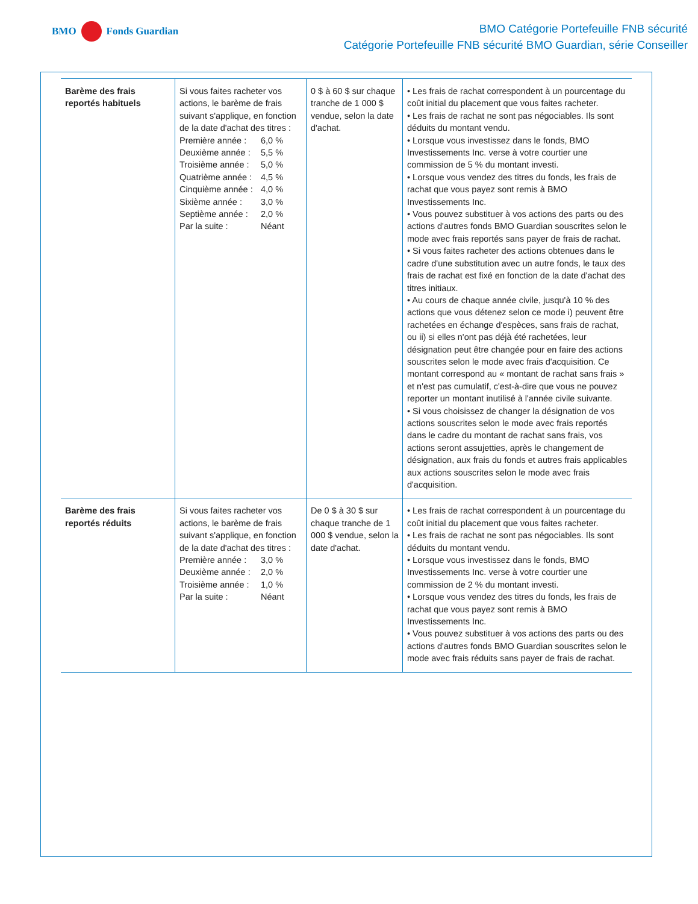BMO
Fonds Guardian
BMO Catégorie Portefeuille FNB sécurité
Catégorie Portefeuille FNB sécurité BMO Guardian, série Conseiller
| Barème des frais reportés habituels | Si vous faites racheter vos actions, le barème de frais suivant s'applique, en fonction de la date d'achat des titres : Première année : 6,0 % Deuxième année : 5,5 % Troisième année : 5,0 % Quatrième année : 4,5 % Cinquième année : 4,0 % Sixième année : 3,0 % Septième année : 2,0 % Par la suite : Néant | 0 $ à 60 $ sur chaque tranche de 1 000 $ vendue, selon la date d'achat. | • Les frais de rachat correspondent à un pourcentage du coût initial du placement que vous faites racheter. • Les frais de rachat ne sont pas négociables. Ils sont déduits du montant vendu. • Lorsque vous investissez dans le fonds, BMO Investissements Inc. verse à votre courtier une commission de 5 % du montant investi. • Lorsque vous vendez des titres du fonds, les frais de rachat que vous payez sont remis à BMO Investissements Inc. • Vous pouvez substituer à vos actions des parts ou des actions d'autres fonds BMO Guardian souscrites selon le mode avec frais reportés sans payer de frais de rachat. • Si vous faites racheter des actions obtenues dans le cadre d'une substitution avec un autre fonds, le taux des frais de rachat est fixé en fonction de la date d'achat des titres initiaux. • Au cours de chaque année civile, jusqu'à 10 % des actions que vous détenez selon ce mode i) peuvent être rachetées en échange d'espèces, sans frais de rachat, ou ii) si elles n'ont pas déjà été rachetées, leur désignation peut être changée pour en faire des actions souscrites selon le mode avec frais d'acquisition. Ce montant correspond au « montant de rachat sans frais » et n'est pas cumulatif, c'est-à-dire que vous ne pouvez reporter un montant inutilisé à l'année civile suivante. • Si vous choisissez de changer la désignation de vos actions souscrites selon le mode avec frais reportés dans le cadre du montant de rachat sans frais, vos actions seront assujetties, après le changement de désignation, aux frais du fonds et autres frais applicables aux actions souscrites selon le mode avec frais d'acquisition. |
| Barème des frais reportés réduits | Si vous faites racheter vos actions, le barème de frais suivant s'applique, en fonction de la date d'achat des titres : Première année : 3,0 % Deuxième année : 2,0 % Troisième année : 1,0 % Par la suite : Néant | De 0 $ à 30 $ sur chaque tranche de 1 000 $ vendue, selon la date d'achat. | • Les frais de rachat correspondent à un pourcentage du coût initial du placement que vous faites racheter. • Les frais de rachat ne sont pas négociables. Ils sont déduits du montant vendu. • Lorsque vous investissez dans le fonds, BMO Investissements Inc. verse à votre courtier une commission de 2 % du montant investi. • Lorsque vous vendez des titres du fonds, les frais de rachat que vous payez sont remis à BMO Investissements Inc. • Vous pouvez substituer à vos actions des parts ou des actions d'autres fonds BMO Guardian souscrites selon le mode avec frais réduits sans payer de frais de rachat. |